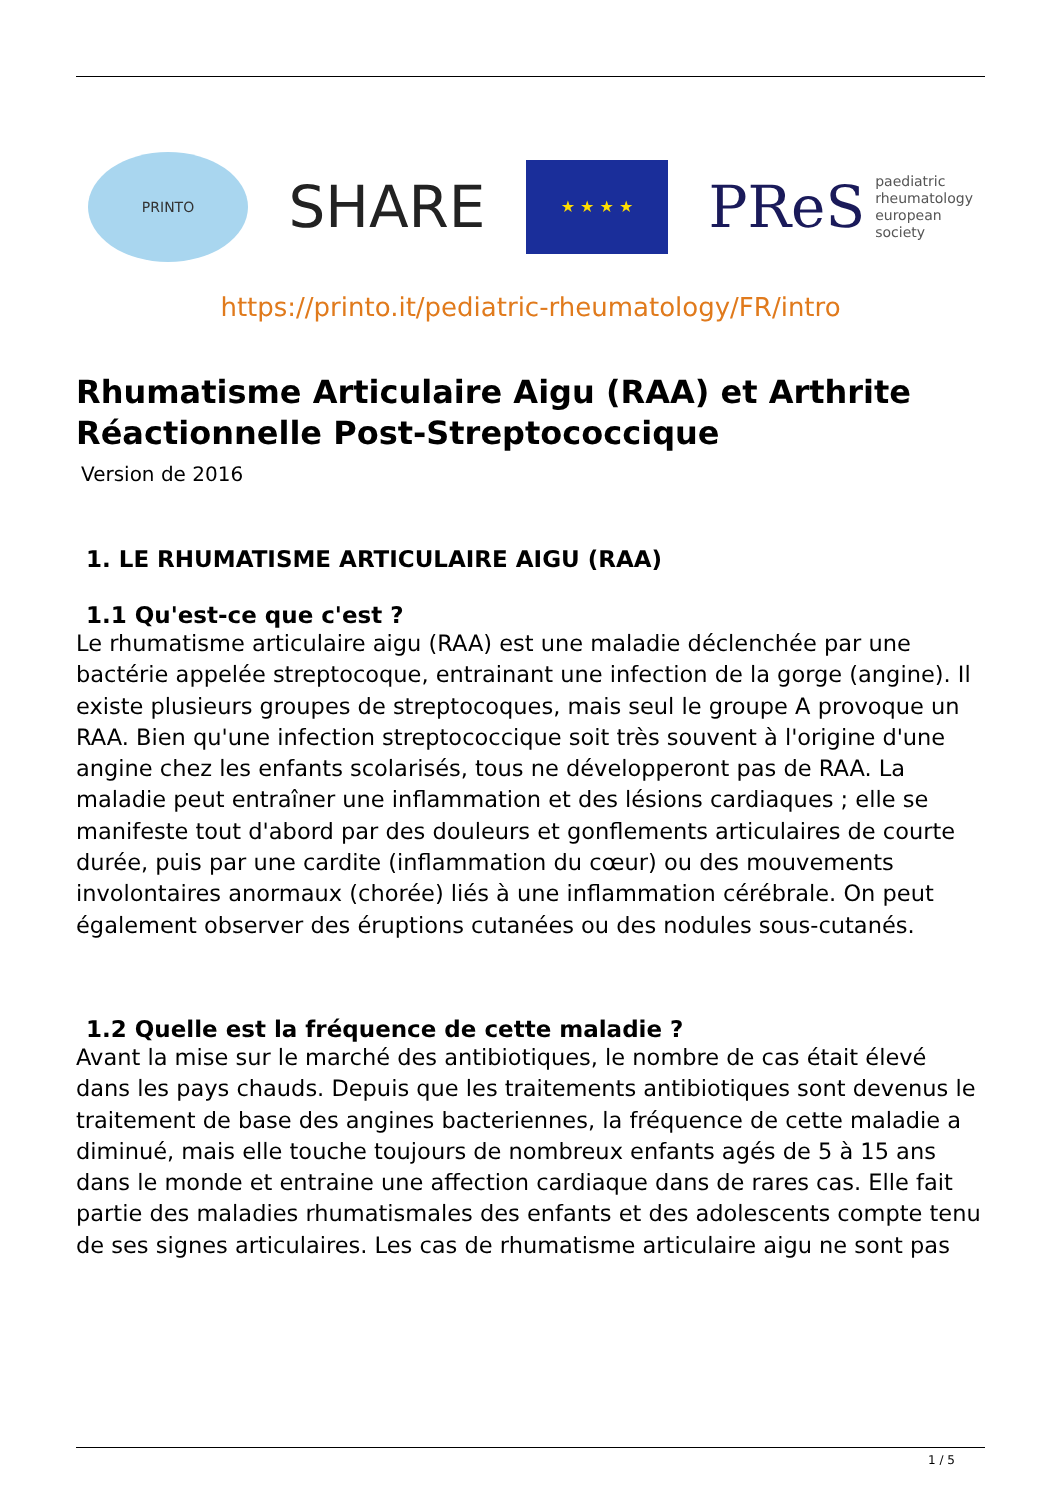PRINTO
SHARE
★ ★ ★ ★
PReS paediatric
rheumatology
european
society
https://printo.it/pediatric-rheumatology/FR/intro
Rhumatisme Articulaire Aigu (RAA) et Arthrite Réactionnelle Post-Streptococcique
Version de 2016
1. LE RHUMATISME ARTICULAIRE AIGU (RAA)
1.1 Qu'est-ce que c'est ?
Le rhumatisme articulaire aigu (RAA) est une maladie déclenchée par une bactérie appelée streptocoque, entrainant une infection de la gorge (angine). Il existe plusieurs groupes de streptocoques, mais seul le groupe A provoque un RAA. Bien qu'une infection streptococcique soit très souvent à l'origine d'une angine chez les enfants scolarisés, tous ne développeront pas de RAA. La maladie peut entraîner une inflammation et des lésions cardiaques ; elle se manifeste tout d'abord par des douleurs et gonflements articulaires de courte durée, puis par une cardite (inflammation du cœur) ou des mouvements involontaires anormaux (chorée) liés à une inflammation cérébrale. On peut également observer des éruptions cutanées ou des nodules sous-cutanés.
1.2 Quelle est la fréquence de cette maladie ?
Avant la mise sur le marché des antibiotiques, le nombre de cas était élevé dans les pays chauds. Depuis que les traitements antibiotiques sont devenus le traitement de base des angines bacteriennes, la fréquence de cette maladie a diminué, mais elle touche toujours de nombreux enfants agés de 5 à 15 ans dans le monde et entraine une affection cardiaque dans de rares cas. Elle fait partie des maladies rhumatismales des enfants et des adolescents compte tenu de ses signes articulaires. Les cas de rhumatisme articulaire aigu ne sont pas
1 / 5